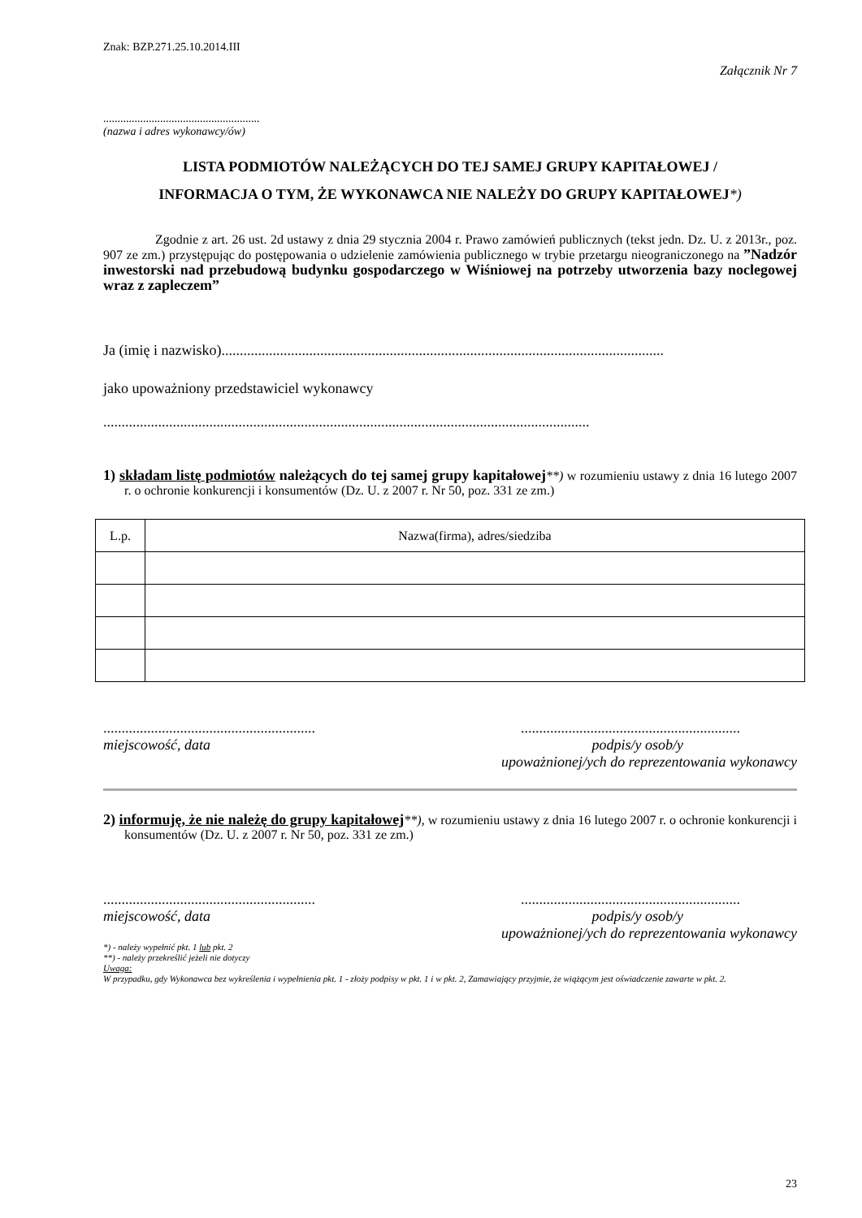Znak: BZP.271.25.10.2014.III
Załącznik Nr 7
.......................................................
(nazwa i adres wykonawcy/ów)
LISTA PODMIOTÓW NALEŻĄCYCH DO TEJ SAMEJ GRUPY KAPITAŁOWEJ /
INFORMACJA O TYM, ŻE WYKONAWCA NIE NALEŻY DO GRUPY KAPITAŁOWEJ*)
Zgodnie z art. 26 ust. 2d ustawy z dnia 29 stycznia 2004 r. Prawo zamówień publicznych (tekst jedn. Dz. U. z 2013r., poz. 907 ze zm.) przystępując do postępowania o udzielenie zamówienia publicznego w trybie przetargu nieograniczonego na ”Nadzór inwestorski nad przebudową budynku gospodarczego w Wiśniowej na potrzeby utworzenia bazy noclegowej wraz z zapleczem”
Ja (imię i nazwisko).........................................................................................................................
jako upoważniony przedstawiciel wykonawcy
.....................................................................................................................................
1) składam listę podmiotów należących do tej samej grupy kapitałowej**) w rozumieniu ustawy z dnia 16 lutego 2007 r. o ochronie konkurencji i konsumentów (Dz. U. z 2007 r. Nr 50, poz. 331 ze zm.)
| L.p. | Nazwa(firma), adres/siedziba |
| --- | --- |
......................................................................................................................
miejscowość, data podpis/y osob/y
upoważnionej/ych do reprezentowania wykonawcy
2) informuję, że nie należę do grupy kapitałowej**), w rozumieniu ustawy z dnia 16 lutego 2007 r. o ochronie konkurencji i konsumentów (Dz. U. z 2007 r. Nr 50, poz. 331 ze zm.)
......................................................................................................................
miejscowość, data podpis/y osob/y
upoważnionej/ych do reprezentowania wykonawcy
*) - należy wypełnić pkt. 1 lub pkt. 2
**) - należy przekreślić jeżeli nie dotyczy
Uwaga:
W przypadku, gdy Wykonawca bez wykreślenia i wypełnienia pkt. 1 - złoży podpisy w pkt. 1 i w pkt. 2, Zamawiający przyjmie, że wiążącym jest oświadczenie zawarte w pkt. 2.
23